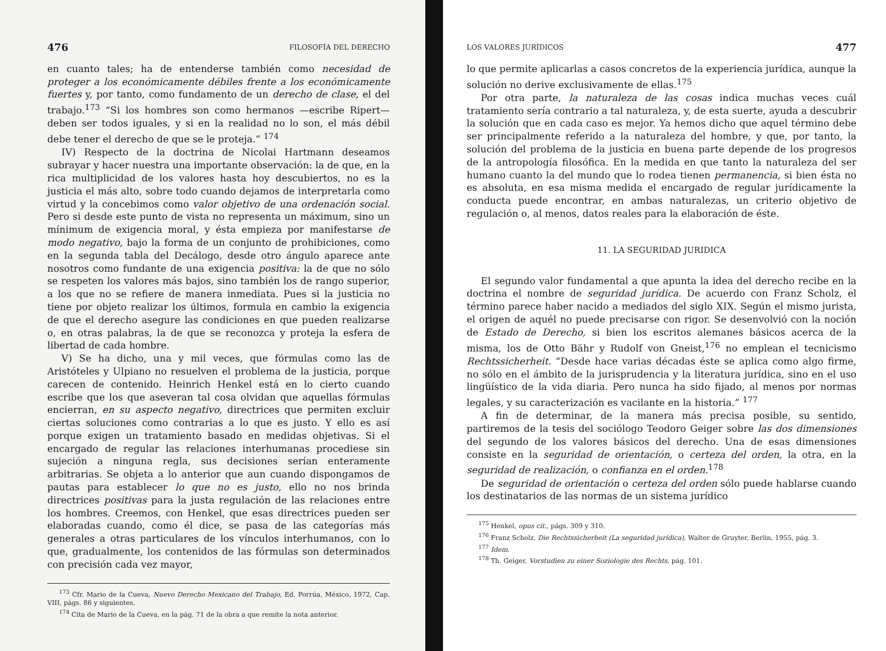476 FILOSOFÍA DEL DERECHO
en cuanto tales; ha de entenderse también como necesidad de proteger a los económicamente débiles frente a los económicamente fuertes y, por tanto, como fundamento de un derecho de clase, el del trabajo.<sup>173</sup> “Si los hombres son como hermanos —escribe Ripert— deben ser todos iguales, y si en la realidad no lo son, el más débil debe tener el derecho de que se le proteja.” <sup>174</sup>
IV) Respecto de la doctrina de Nicolai Hartmann deseamos subrayar y hacer nuestra una importante observación: la de que, en la rica multiplicidad de los valores hasta hoy descubiertos, no es la justicia el más alto, sobre todo cuando dejamos de interpretarla como virtud y la concebimos como valor objetivo de una ordenación social. Pero si desde este punto de vista no representa un máximum, sino un mínimum de exigencia moral, y ésta empieza por manifestarse de modo negativo, bajo la forma de un conjunto de prohibiciones, como en la segunda tabla del Decálogo, desde otro ángulo aparece ante nosotros como fundante de una exigencia positiva: la de que no sólo se respeten los valores más bajos, sino también los de rango superior, a los que no se refiere de manera inmediata. Pues si la justicia no tiene por objeto realizar los últimos, formula en cambio la exigencia de que el derecho asegure las condiciones en que pueden realizarse o, en otras palabras, la de que se reconozca y proteja la esfera de libertad de cada hombre.
V) Se ha dicho, una y mil veces, que fórmulas como las de Aristóteles y Ulpiano no resuelven el problema de la justicia, porque carecen de contenido. Heinrich Henkel está en lo cierto cuando escribe que los que aseveran tal cosa olvidan que aquellas fórmulas encierran, en su aspecto negativo, directrices que permiten excluir ciertas soluciones como contrarias a lo que es justo. Y ello es así porque exigen un tratamiento basado en medidas objetivas. Si el encargado de regular las relaciones interhumanas procediese sin sujeción a ninguna regla, sus decisiones serían enteramente arbitrarias. Se objeta a lo anterior que aun cuando dispongamos de pautas para establecer lo que no es justo, ello no nos brinda directrices positivas para la justa regulación de las relaciones entre los hombres. Creemos, con Henkel, que esas directrices pueden ser elaboradas cuando, como él dice, se pasa de las categorías más generales a otras particulares de los vínculos interhumanos, con lo que, gradualmente, los contenidos de las fórmulas son determinados con precisión cada vez mayor,
<sup>173</sup> Cfr. Mario de la Cueva, Nuevo Derecho Mexicano del Trabajo, Ed. Porrúa, México, 1972, Cap. VIII, págs. 86 y siguientes.
<sup>174</sup> Cita de Mario de la Cueva, en la pág. 71 de la obra a que remite la nota anterior.
LOS VALORES JURÍDICOS 477
lo que permite aplicarlas a casos concretos de la experiencia jurídica, aunque la solución no derive exclusivamente de ellas.<sup>175</sup>
Por otra parte, la naturaleza de las cosas indica muchas veces cuál tratamiento sería contrario a tal naturaleza, y, de esta suerte, ayuda a descubrir la solución que en cada caso es mejor. Ya hemos dicho que aquel término debe ser principalmente referido a la naturaleza del hombre, y que, por tanto, la solución del problema de la justicia en buena parte depende de los progresos de la antropología filosófica. En la medida en que tanto la naturaleza del ser humano cuanto la del mundo que lo rodea tienen permanencia, si bien ésta no es absoluta, en esa misma medida el encargado de regular jurídicamente la conducta puede encontrar, en ambas naturalezas, un criterio objetivo de regulación o, al menos, datos reales para la elaboración de éste.
11. LA SEGURIDAD JURIDICA
El segundo valor fundamental a que apunta la idea del derecho recibe en la doctrina el nombre de seguridad jurídica. De acuerdo con Franz Scholz, el término parece haber nacido a mediados del siglo XIX. Según el mismo jurista, el origen de aquél no puede precisarse con rigor. Se desenvolvió con la noción de Estado de Derecho, si bien los escritos alemanes básicos acerca de la misma, los de Otto Bähr y Rudolf von Gneist,<sup>176</sup> no emplean el tecnicismo Rechtssicherheit. “Desde hace varias décadas éste se aplica como algo firme, no sólo en el ámbito de la jurisprudencia y la literatura jurídica, sino en el uso lingüístico de la vida diaria. Pero nunca ha sido fijado, al menos por normas legales, y su caracterización es vacilante en la historia.” <sup>177</sup>
A fin de determinar, de la manera más precisa posible, su sentido, partiremos de la tesis del sociólogo Teodoro Geiger sobre las dos dimensiones del segundo de los valores básicos del derecho. Una de esas dimensiones consiste en la seguridad de orientación, o certeza del orden, la otra, en la seguridad de realización, o confianza en el orden.<sup>178</sup>
De seguridad de orientación o certeza del orden sólo puede hablarse cuando los destinatarios de las normas de un sistema jurídico
<sup>175</sup> Henkel, opus cit., págs. 309 y 310.
<sup>176</sup> Franz Scholz, Die Rechtssicherheit (La seguridad jurídica), Walter de Gruyter, Berlin, 1955, pág. 3.
<sup>177</sup> Idem.
<sup>178</sup> Th. Geiger, Vorstudien zu einer Soziologie des Rechts, pág. 101.